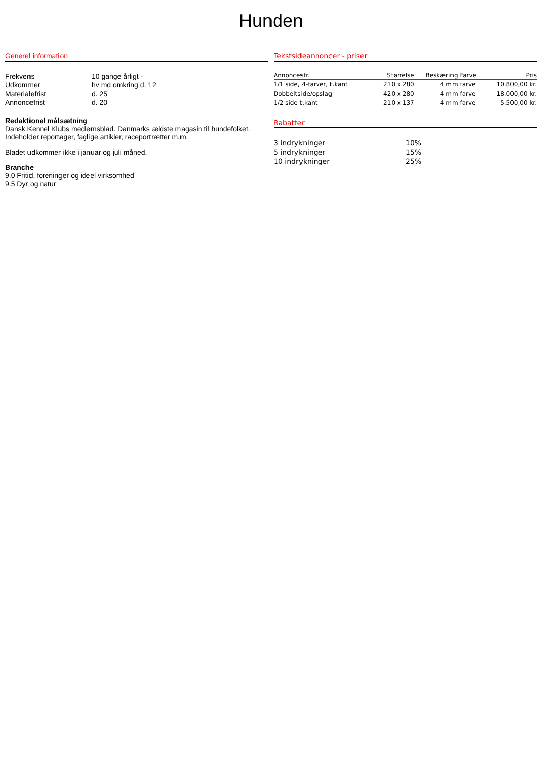Hunden
Generel information
| Frekvens | 10 gange årligt - |
| Udkommer | hv md omkring d. 12 |
| Materialefrist | d. 25 |
| Annoncefrist | d. 20 |
Redaktionel målsætning
Dansk Kennel Klubs medlemsblad. Danmarks ældste magasin til hundefolket.
Indeholder reportager, faglige artikler, raceportrætter m.m.
Bladet udkommer ikke i januar og juli måned.
Branche
9.0 Fritid, foreninger og ideel virksomhed
9.5 Dyr og natur
Tekstsideannoncer - priser
| Annoncestr. | Størrelse | Beskæring | Farve | Pris |
| --- | --- | --- | --- | --- |
| 1/1 side, 4-farver, t.kant | 210 x 280 | 4 mm | farve | 10.800,00 kr. |
| Dobbeltside/opslag | 420 x 280 | 4 mm | farve | 18.000,00 kr. |
| 1/2 side t.kant | 210 x 137 | 4 mm | farve | 5.500,00 kr. |
Rabatter
| 3 indrykninger | 10% |
| 5 indrykninger | 15% |
| 10 indrykninger | 25% |